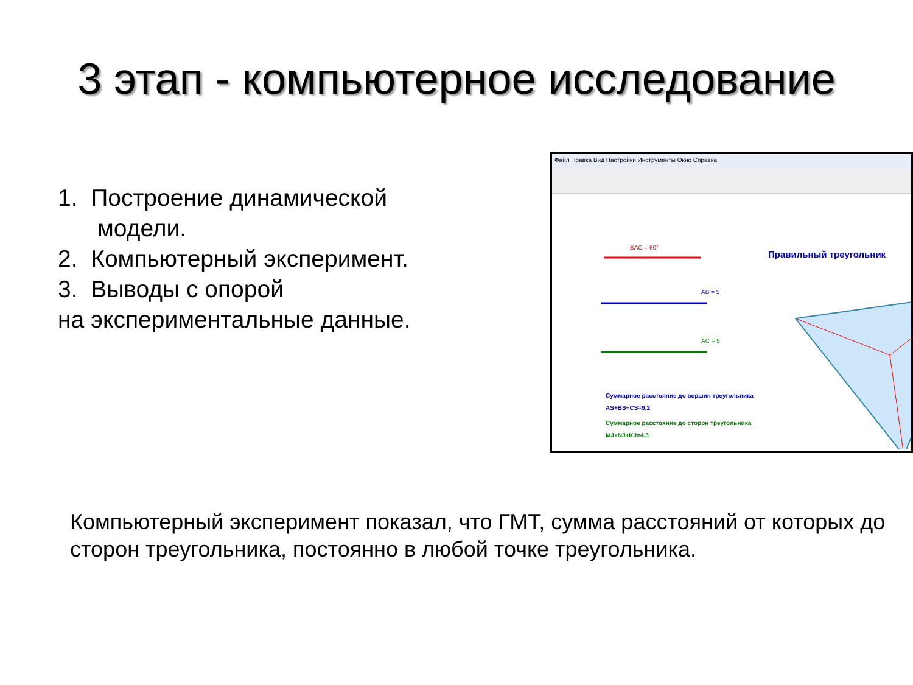3 этап - компьютерное исследование
1. Построение динамической
модели.
2. Компьютерный эксперимент.
3. Выводы с опорой
на экспериментальные данные.
Файл Правка Вид Настройки Инструменты Окно Справка
BAC = 60°
AB = 5
AC = 5
Правильный треугольник
Суммарное расстояние до вершин треугольника
AS+BS+CS=9,2
Суммарное расстояние до сторон треугольника
MJ+NJ+KJ=4,3
Компьютерный эксперимент показал, что ГМТ, сумма расстояний от которых до сторон треугольника, постоянно в любой точке треугольника.